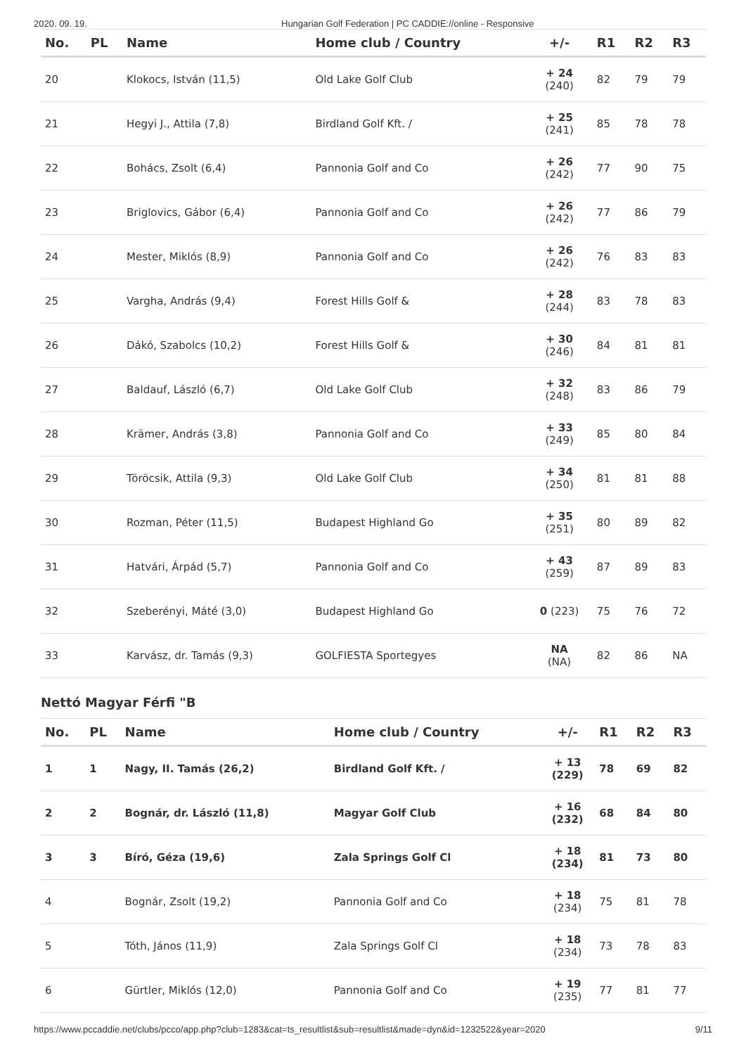2020. 09. 19. Hungarian Golf Federation | PC CADDIE://online - Responsive
| No. | PL | Name | Home club / Country | +/- | R1 | R2 | R3 |
| --- | --- | --- | --- | --- | --- | --- | --- |
| 20 | | Klokocs, István (11,5) | Old Lake Golf Club | + 24 (240) | 82 | 79 | 79 |
| 21 | | Hegyi J., Attila (7,8) | Birdland Golf Kft. / | + 25 (241) | 85 | 78 | 78 |
| 22 | | Bohács, Zsolt (6,4) | Pannonia Golf and Co | + 26 (242) | 77 | 90 | 75 |
| 23 | | Briglovics, Gábor (6,4) | Pannonia Golf and Co | + 26 (242) | 77 | 86 | 79 |
| 24 | | Mester, Miklós (8,9) | Pannonia Golf and Co | + 26 (242) | 76 | 83 | 83 |
| 25 | | Vargha, András (9,4) | Forest Hills Golf & | + 28 (244) | 83 | 78 | 83 |
| 26 | | Dákó, Szabolcs (10,2) | Forest Hills Golf & | + 30 (246) | 84 | 81 | 81 |
| 27 | | Baldauf, László (6,7) | Old Lake Golf Club | + 32 (248) | 83 | 86 | 79 |
| 28 | | Krämer, András (3,8) | Pannonia Golf and Co | + 33 (249) | 85 | 80 | 84 |
| 29 | | Töröcsik, Attila (9,3) | Old Lake Golf Club | + 34 (250) | 81 | 81 | 88 |
| 30 | | Rozman, Péter (11,5) | Budapest Highland Go | + 35 (251) | 80 | 89 | 82 |
| 31 | | Hatvári, Árpád (5,7) | Pannonia Golf and Co | + 43 (259) | 87 | 89 | 83 |
| 32 | | Szeberényi, Máté (3,0) | Budapest Highland Go | 0 (223) | 75 | 76 | 72 |
| 33 | | Karvász, dr. Tamás (9,3) | GOLFIESTA Sportegyes | NA (NA) | 82 | 86 | NA |
Nettó Magyar Férfi "B
| No. | PL | Name | Home club / Country | +/- | R1 | R2 | R3 |
| --- | --- | --- | --- | --- | --- | --- | --- |
| 1 | 1 | Nagy, II. Tamás (26,2) | Birdland Golf Kft. / | + 13 (229) | 78 | 69 | 82 |
| 2 | 2 | Bognár, dr. László (11,8) | Magyar Golf Club | + 16 (232) | 68 | 84 | 80 |
| 3 | 3 | Bíró, Géza (19,6) | Zala Springs Golf Cl | + 18 (234) | 81 | 73 | 80 |
| 4 | | Bognár, Zsolt (19,2) | Pannonia Golf and Co | + 18 (234) | 75 | 81 | 78 |
| 5 | | Tóth, János (11,9) | Zala Springs Golf Cl | + 18 (234) | 73 | 78 | 83 |
| 6 | | Gürtler, Miklós (12,0) | Pannonia Golf and Co | + 19 (235) | 77 | 81 | 77 |
https://www.pccaddie.net/clubs/pcco/app.php?club=1283&cat=ts_resultlist&sub=resultlist&made=dyn&id=1232522&year=2020 9/11